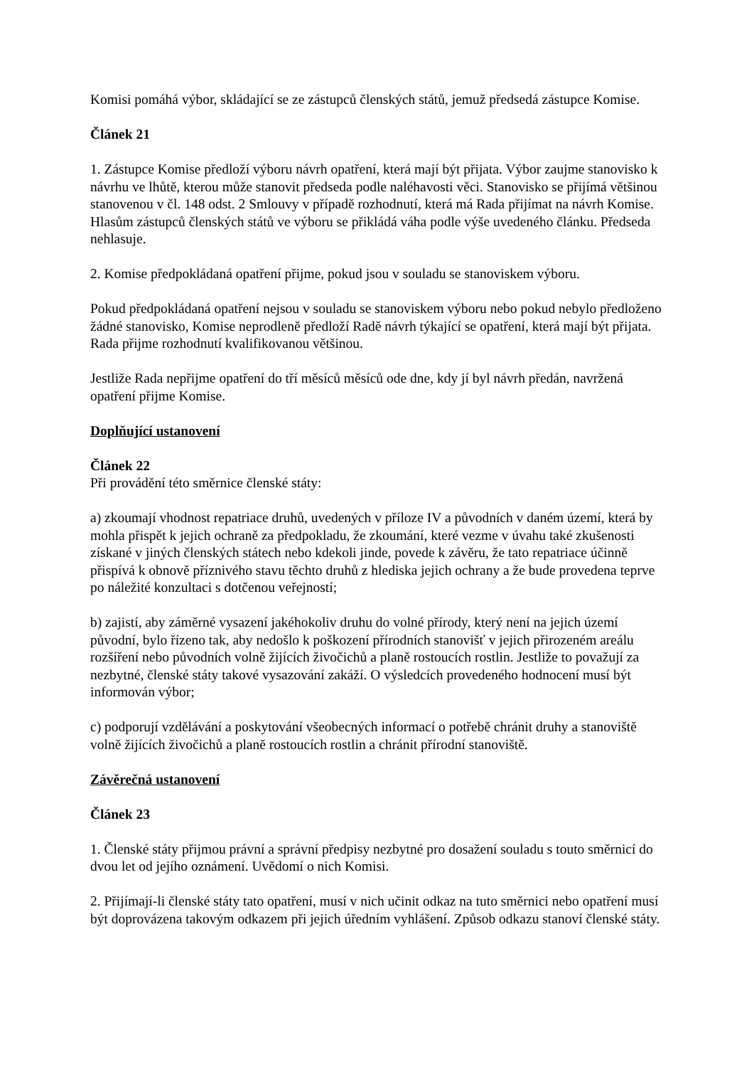Komisi pomáhá výbor, skládající se ze zástupců členských států, jemuž předsedá zástupce Komise.
Článek 21
1. Zástupce Komise předloží výboru návrh opatření, která mají být přijata. Výbor zaujme stanovisko k návrhu ve lhůtě, kterou může stanovit předseda podle naléhavosti věci. Stanovisko se přijímá většinou stanovenou v čl. 148 odst. 2 Smlouvy v případě rozhodnutí, která má Rada přijímat na návrh Komise. Hlasům zástupců členských států ve výboru se přikládá váha podle výše uvedeného článku. Předseda nehlasuje.
2. Komise předpokládaná opatření přijme, pokud jsou v souladu se stanoviskem výboru.
Pokud předpokládaná opatření nejsou v souladu se stanoviskem výboru nebo pokud nebylo předloženo žádné stanovisko, Komise neprodleně předloží Radě návrh týkající se opatření, která mají být přijata. Rada přijme rozhodnutí kvalifikovanou většinou.
Jestliže Rada nepřijme opatření do tří měsíců měsíců ode dne, kdy jí byl návrh předán, navržená opatření přijme Komise.
Doplňující ustanovení
Článek 22
Při provádění této směrnice členské státy:
a) zkoumají vhodnost repatriace druhů, uvedených v příloze IV a původních v daném území, která by mohla přispět k jejich ochraně za předpokladu, že zkoumání, které vezme v úvahu také zkušenosti získané v jiných členských státech nebo kdekoli jinde, povede k závěru, že tato repatriace účinně přispívá k obnově příznivého stavu těchto druhů z hlediska jejich ochrany a že bude provedena teprve po náležité konzultaci s dotčenou veřejností;
b) zajistí, aby záměrné vysazení jakéhokoliv druhu do volné přírody, který není na jejich území původní, bylo řízeno tak, aby nedošlo k poškození přírodních stanovišť v jejich přirozeném areálu rozšíření nebo původních volně žijících živočichů a planě rostoucích rostlin. Jestliže to považují za nezbytné, členské státy takové vysazování zakáží. O výsledcích provedeného hodnocení musí být informován výbor;
c) podporují vzdělávání a poskytování všeobecných informací o potřebě chránit druhy a stanoviště volně žijících živočichů a planě rostoucích rostlin a chránit přírodní stanoviště.
Závěrečná ustanovení
Článek 23
1. Členské státy přijmou právní a správní předpisy nezbytné pro dosažení souladu s touto směrnicí do dvou let od jejího oznámení. Uvědomí o nich Komisi.
2. Přijímají-li členské státy tato opatření, musí v nich učinit odkaz na tuto směrnici nebo opatření musí být doprovázena takovým odkazem při jejich úředním vyhlášení. Způsob odkazu stanoví členské státy.